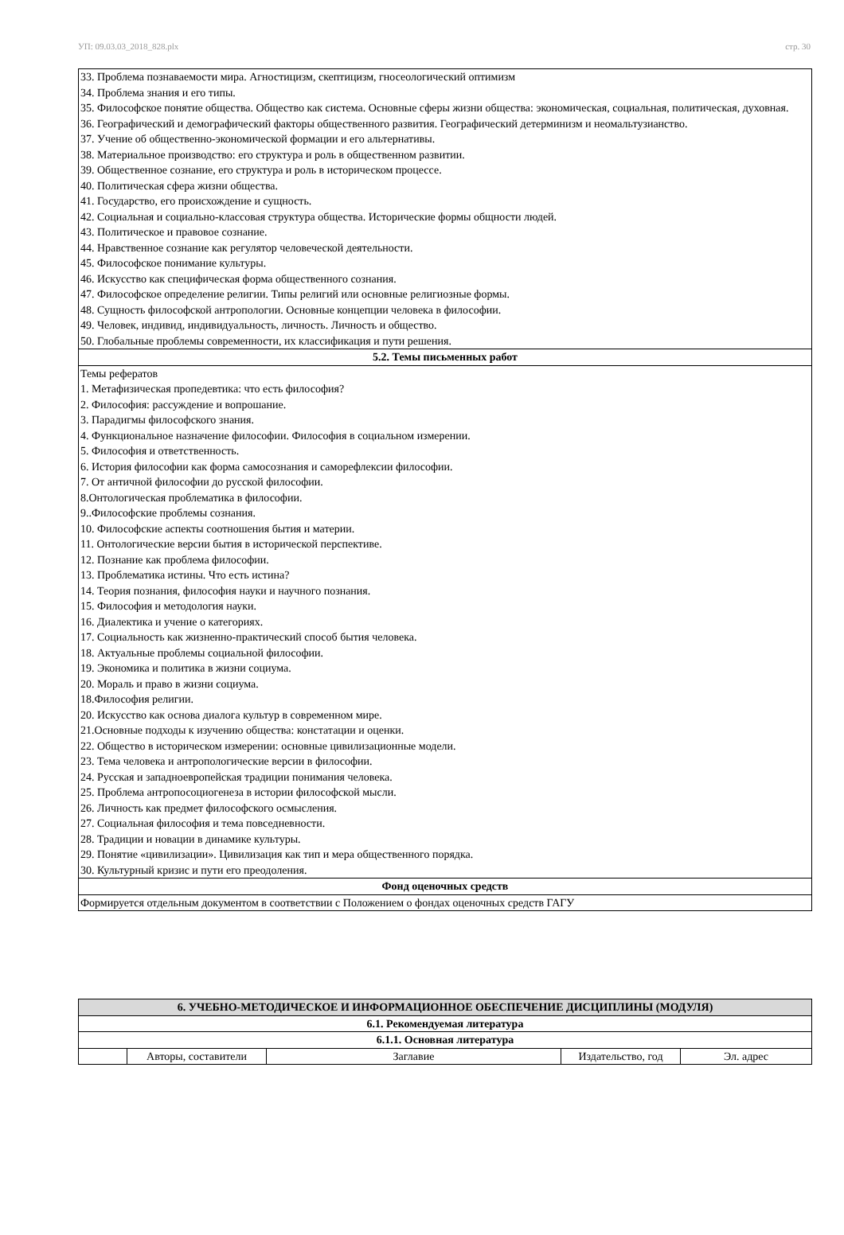УП: 09.03.03_2018_828.plx стр. 30
| 33. Проблема познаваемости мира. Агностицизм, скептицизм, гносеологический оптимизм 34. Проблема знания и его типы. 35. Философское понятие общества. Общество как система. Основные сферы жизни общества: экономическая, социальная, политическая, духовная. 36. Географический и демографический факторы общественного развития. Географический детерминизм и неомальтузианство. 37. Учение об общественно-экономической формации и его альтернативы. 38. Материальное производство: его структура и роль в общественном развитии. 39. Общественное сознание, его структура и роль в историческом процессе. 40. Политическая сфера жизни общества. 41. Государство, его происхождение и сущность. 42. Социальная и социально-классовая структура общества. Исторические формы общности людей. 43. Политическое и правовое сознание. 44. Нравственное сознание как регулятор человеческой деятельности. 45. Философское понимание культуры. 46. Искусство как специфическая форма общественного сознания. 47. Философское определение религии. Типы религий или основные религиозные формы. 48. Сущность философской антропологии. Основные концепции человека в философии. 49. Человек, индивид, индивидуальность, личность. Личность и общество. 50. Глобальные проблемы современности, их классификация и пути решения. |
| 5.2. Темы письменных работ |
| Темы рефератов 1. Метафизическая пропедевтика: что есть философия? 2. Философия: рассуждение и вопрошание. 3. Парадигмы философского знания. 4. Функциональное назначение философии. Философия в социальном измерении. 5. Философия и ответственность. 6. История философии как форма самосознания и саморефлексии философии. 7. От античной философии до русской философии. 8.Онтологическая проблематика в философии. 9..Философские проблемы сознания. 10. Философские аспекты соотношения бытия и материи. 11. Онтологические версии бытия в исторической перспективе. 12. Познание как проблема философии. 13. Проблематика истины. Что есть истина? 14. Теория познания, философия науки и научного познания. 15. Философия и методология науки. 16. Диалектика и учение о категориях. 17. Социальность как жизненно-практический способ бытия человека. 18. Актуальные проблемы социальной философии. 19. Экономика и политика в жизни социума. 20. Мораль и право в жизни социума. 18.Философия религии. 20. Искусство как основа диалога культур в современном мире. 21.Основные подходы к изучению общества: констатации и оценки. 22. Общество в историческом измерении: основные цивилизационные модели. 23. Тема человека и антропологические версии в философии. 24. Русская и западноевропейская традиции понимания человека. 25. Проблема антропосоциогенеза в истории философской мысли. 26. Личность как предмет философского осмысления. 27. Социальная философия и тема повседневности. 28. Традиции и новации в динамике культуры. 29. Понятие «цивилизации». Цивилизация как тип и мера общественного порядка. 30. Культурный кризис и пути его преодоления. |
| Фонд оценочных средств |
| Формируется отдельным документом в соответствии с Положением о фондах оценочных средств ГАГУ |
| 6. УЧЕБНО-МЕТОДИЧЕСКОЕ И ИНФОРМАЦИОННОЕ ОБЕСПЕЧЕНИЕ ДИСЦИПЛИНЫ (МОДУЛЯ) | | | | |
| 6.1. Рекомендуемая литература | | | | |
| 6.1.1. Основная литература | | | | |
| | Авторы, составители | Заглавие | Издательство, год | Эл. адрес |